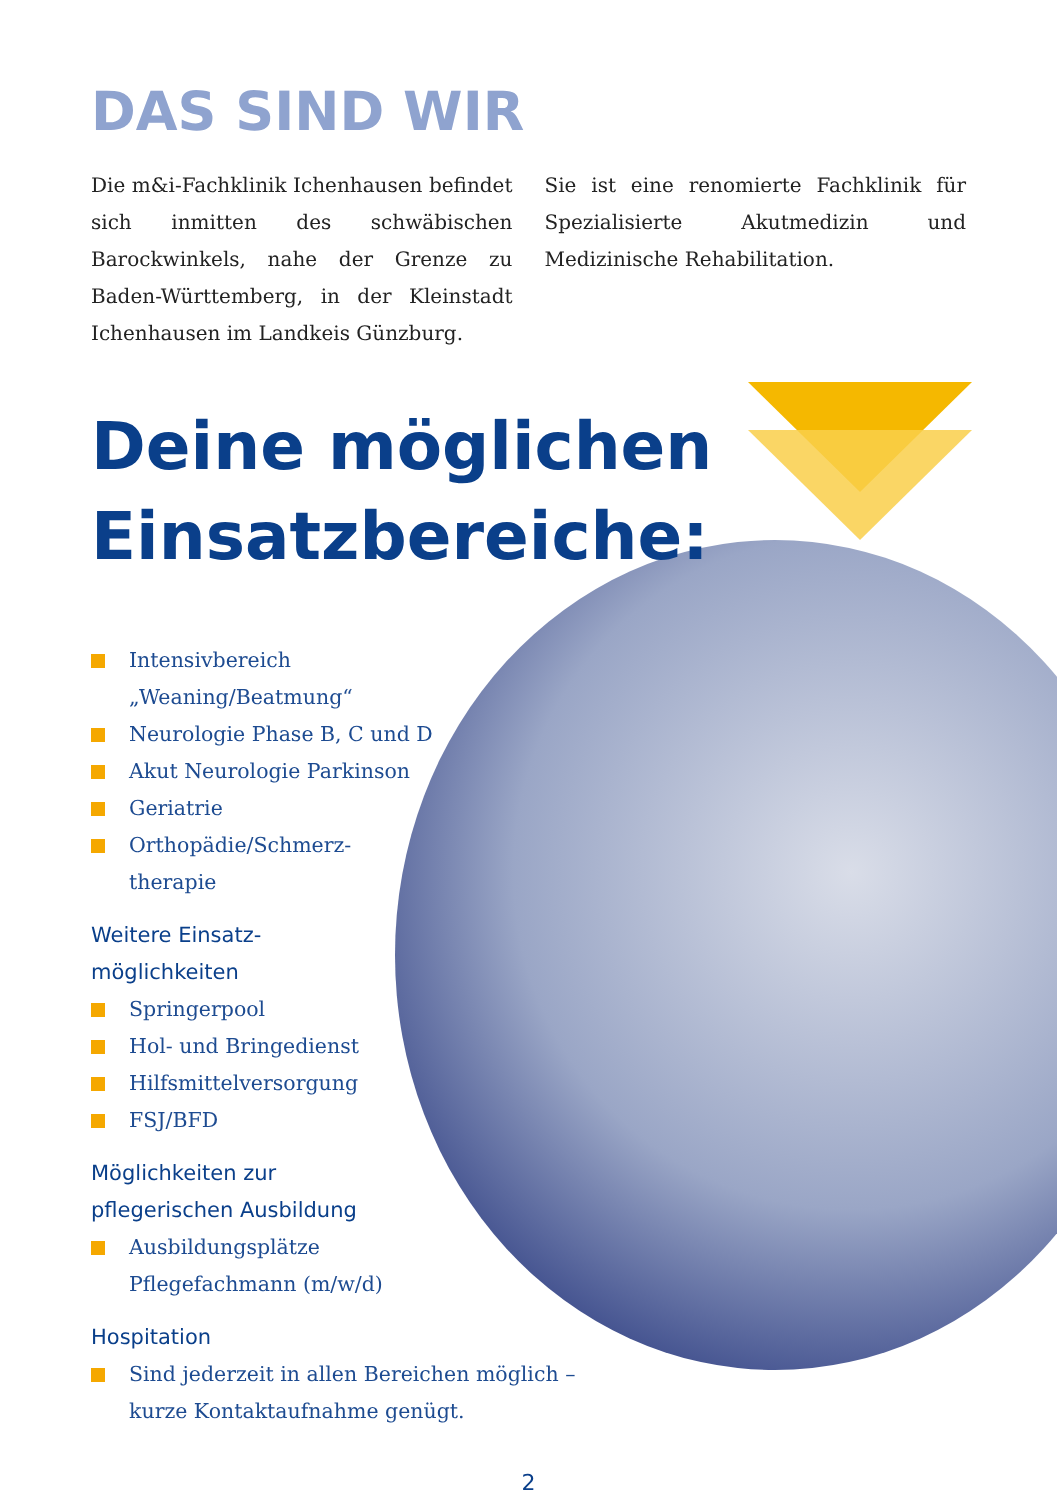DAS SIND WIR
Die m&i-Fachklinik Ichenhausen befindet sich inmitten des schwäbischen Barockwinkels, nahe der Grenze zu Baden-Württemberg, in der Kleinstadt Ichenhausen im Landkeis Günzburg.
Sie ist eine renomierte Fachklinik für Spezialisierte Akutmedizin und Medizinische Rehabilitation.
Deine möglichen
Einsatzbereiche:
Intensivbereich
„Weaning/Beatmung“
Neurologie Phase B, C und D
Akut Neurologie Parkinson
Geriatrie
Orthopädie/Schmerz-
therapie
Weitere Einsatz-
möglichkeiten
Springerpool
Hol- und Bringedienst
Hilfsmittelversorgung
FSJ/BFD
Möglichkeiten zur
pflegerischen Ausbildung
Ausbildungsplätze
Pflegefachmann (m/w/d)
Hospitation
Sind jederzeit in allen Bereichen möglich –
kurze Kontaktaufnahme genügt.
2